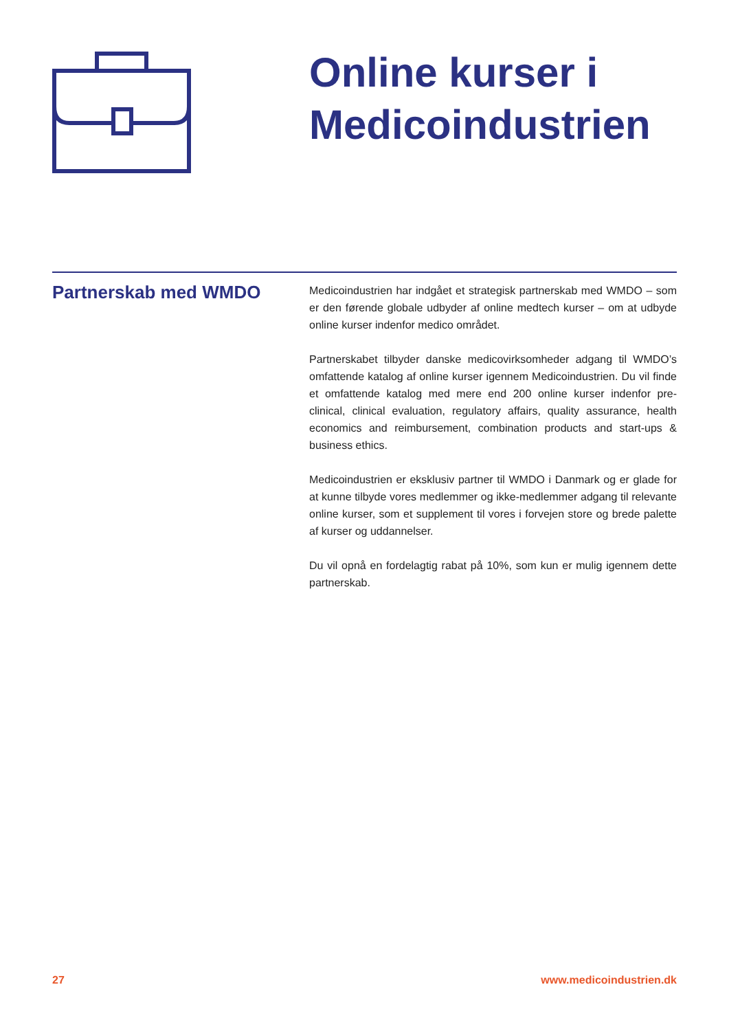Online kurser i
Medicoindustrien
Partnerskab med WMDO
Medicoindustrien har indgået et strategisk partnerskab med WMDO – som er den førende globale udbyder af online medtech kurser – om at udbyde online kurser indenfor medico området.
Partnerskabet tilbyder danske medicovirksomheder adgang til WMDO’s omfattende katalog af online kurser igennem Medicoindustrien. Du vil finde et omfattende katalog med mere end 200 online kurser indenfor pre-clinical, clinical evaluation, regulatory affairs, quality assurance, health economics and reimbursement, combination products and start-ups & business ethics.
Medicoindustrien er eksklusiv partner til WMDO i Danmark og er glade for at kunne tilbyde vores medlemmer og ikke-medlemmer adgang til relevante online kurser, som et supplement til vores i forvejen store og brede palette af kurser og uddannelser.
Du vil opnå en fordelagtig rabat på 10%, som kun er mulig igennem dette partnerskab.
27 www.medicoindustrien.dk